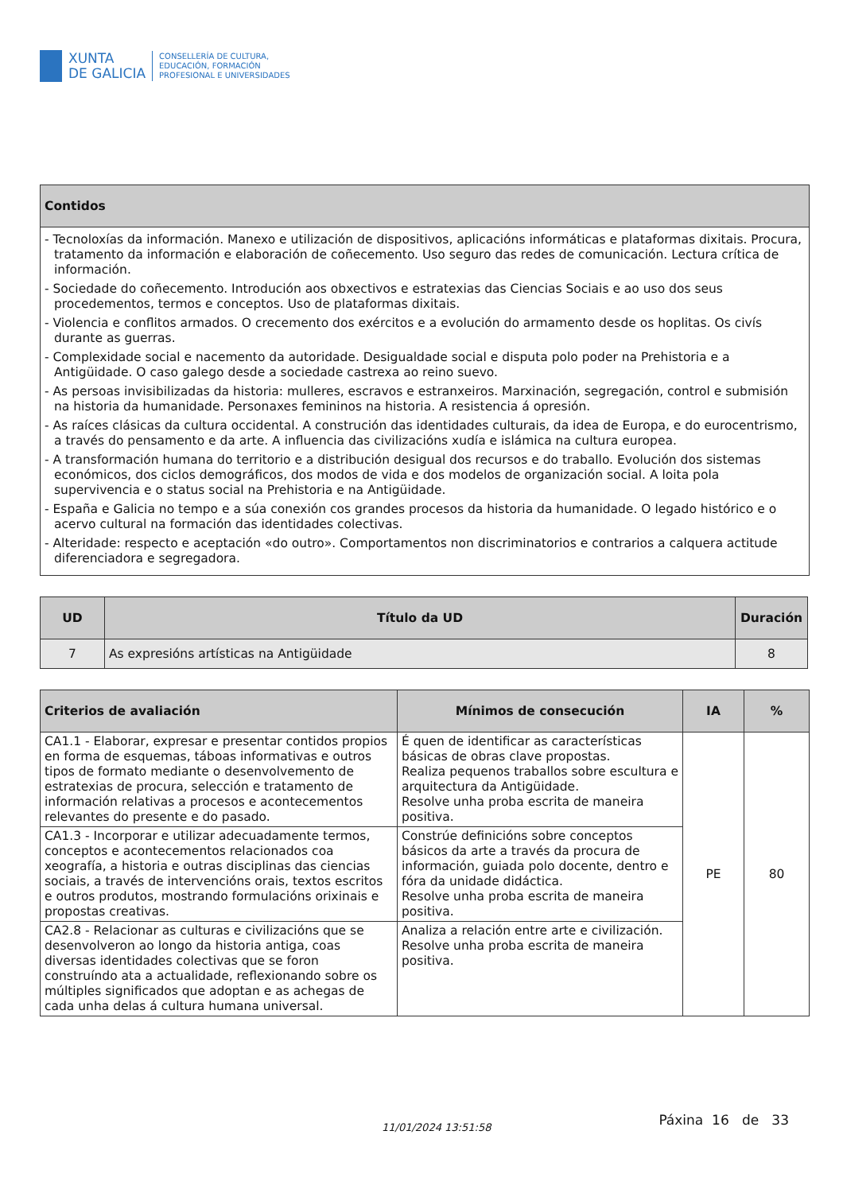XUNTA
DE GALICIA
CONSELLERÍA DE CULTURA,
EDUCACIÓN, FORMACIÓN
PROFESIONAL E UNIVERSIDADES
| Contidos |
| --- |
| - Tecnoloxías da información. Manexo e utilización de dispositivos, aplicacións informáticas e plataformas dixitais. Procura, tratamento da información e elaboración de coñecemento. Uso seguro das redes de comunicación. Lectura crítica de información. - Sociedade do coñecemento. Introdución aos obxectivos e estratexias das Ciencias Sociais e ao uso dos seus procedementos, termos e conceptos. Uso de plataformas dixitais. - Violencia e conflitos armados. O crecemento dos exércitos e a evolución do armamento desde os hoplitas. Os civís durante as guerras. - Complexidade social e nacemento da autoridade. Desigualdade social e disputa polo poder na Prehistoria e a Antigüidade. O caso galego desde a sociedade castrexa ao reino suevo. - As persoas invisibilizadas da historia: mulleres, escravos e estranxeiros. Marxinación, segregación, control e submisión na historia da humanidade. Personaxes femininos na historia. A resistencia á opresión. - As raíces clásicas da cultura occidental. A construción das identidades culturais, da idea de Europa, e do eurocentrismo, a través do pensamento e da arte. A influencia das civilizacións xudía e islámica na cultura europea. - A transformación humana do territorio e a distribución desigual dos recursos e do traballo. Evolución dos sistemas económicos, dos ciclos demográficos, dos modos de vida e dos modelos de organización social. A loita pola supervivencia e o status social na Prehistoria e na Antigüidade. - España e Galicia no tempo e a súa conexión cos grandes procesos da historia da humanidade. O legado histórico e o acervo cultural na formación das identidades colectivas. - Alteridade: respecto e aceptación «do outro». Comportamentos non discriminatorios e contrarios a calquera actitude diferenciadora e segregadora. |
| UD | Título da UD | Duración |
| --- | --- | --- |
| 7 | As expresións artísticas na Antigüidade | 8 |
| Criterios de avaliación | Mínimos de consecución | IA | % |
| --- | --- | --- | --- |
| CA1.1 - Elaborar, expresar e presentar contidos propios en forma de esquemas, táboas informativas e outros tipos de formato mediante o desenvolvemento de estratexias de procura, selección e tratamento de información relativas a procesos e acontecementos relevantes do presente e do pasado. | É quen de identificar as características básicas de obras clave propostas. Realiza pequenos traballos sobre escultura e arquitectura da Antigüidade. Resolve unha proba escrita de maneira positiva. | PE | 80 |
| CA1.3 - Incorporar e utilizar adecuadamente termos, conceptos e acontecementos relacionados coa xeografía, a historia e outras disciplinas das ciencias sociais, a través de intervencións orais, textos escritos e outros produtos, mostrando formulacións orixinais e propostas creativas. | Constrúe definicións sobre conceptos básicos da arte a través da procura de información, guiada polo docente, dentro e fóra da unidade didáctica. Resolve unha proba escrita de maneira positiva. | | |
| CA2.8 - Relacionar as culturas e civilizacións que se desenvolveron ao longo da historia antiga, coas diversas identidades colectivas que se foron construíndo ata a actualidade, reflexionando sobre os múltiples significados que adoptan e as achegas de cada unha delas á cultura humana universal. | Analiza a relación entre arte e civilización. Resolve unha proba escrita de maneira positiva. | | |
11/01/2024 13:51:58 Páxina 16 de 33